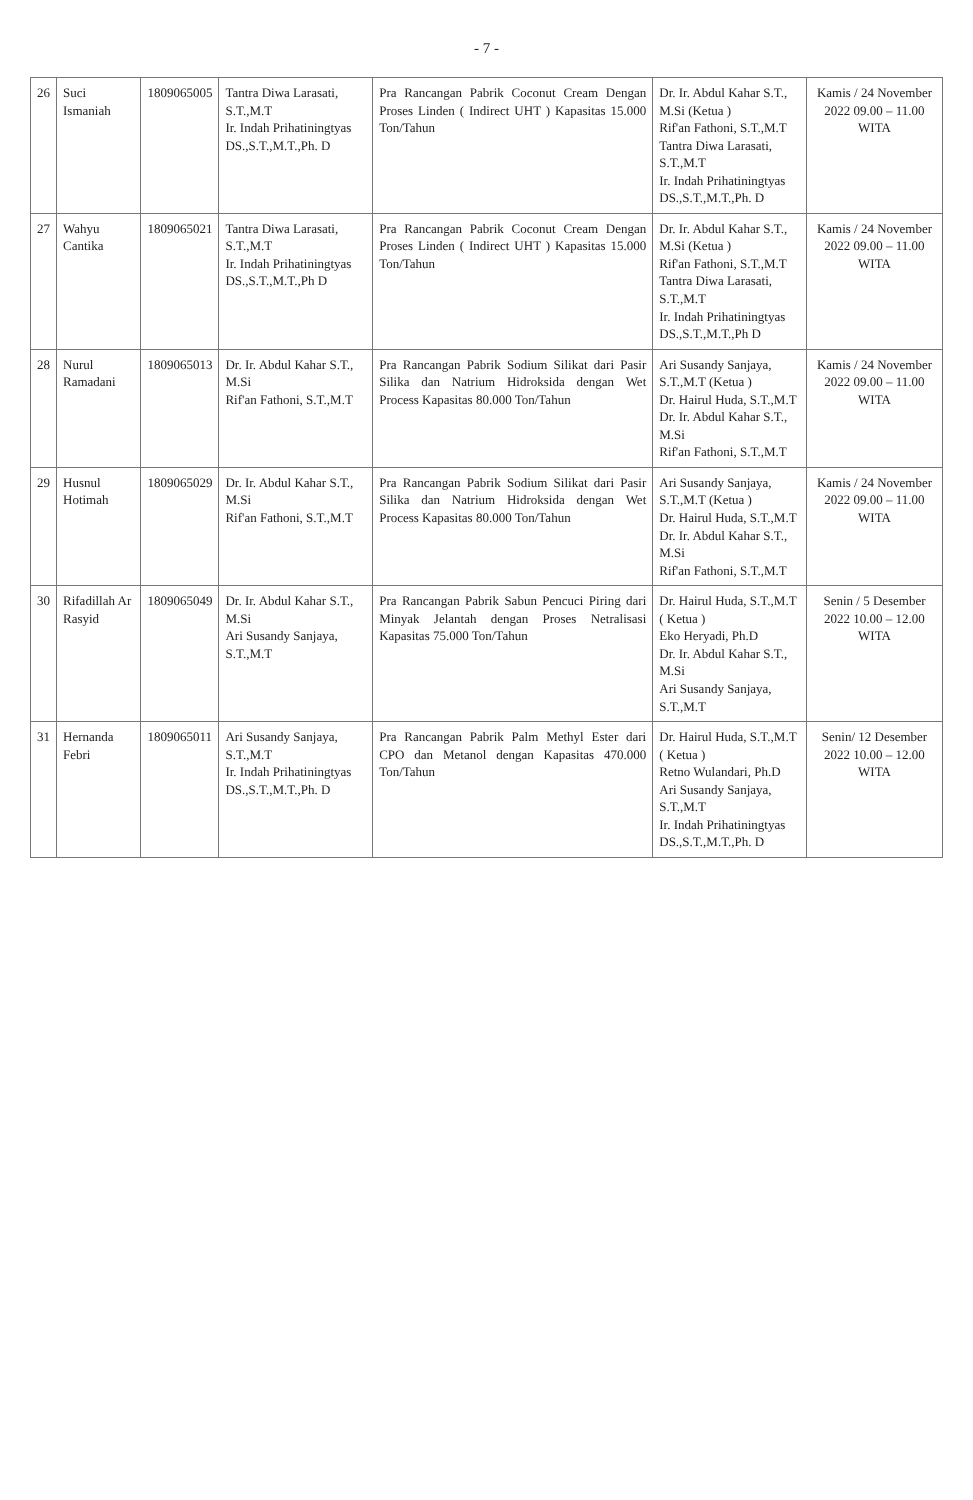- 7 -
| 26 | Suci Ismaniah | 1809065005 | Tantra Diwa Larasati, S.T.,M.T Ir. Indah Prihatiningtyas DS.,S.T.,M.T.,Ph. D | Pra Rancangan Pabrik Coconut Cream Dengan Proses Linden ( Indirect UHT ) Kapasitas 15.000 Ton/Tahun | Dr. Ir. Abdul Kahar S.T., M.Si (Ketua ) Rif'an Fathoni, S.T.,M.T Tantra Diwa Larasati, S.T.,M.T Ir. Indah Prihatiningtyas DS.,S.T.,M.T.,Ph. D | Kamis / 24 November 2022 09.00 – 11.00 WITA |
| 27 | Wahyu Cantika | 1809065021 | Tantra Diwa Larasati, S.T.,M.T Ir. Indah Prihatiningtyas DS.,S.T.,M.T.,Ph D | Pra Rancangan Pabrik Coconut Cream Dengan Proses Linden ( Indirect UHT ) Kapasitas 15.000 Ton/Tahun | Dr. Ir. Abdul Kahar S.T., M.Si (Ketua ) Rif'an Fathoni, S.T.,M.T Tantra Diwa Larasati, S.T.,M.T Ir. Indah Prihatiningtyas DS.,S.T.,M.T.,Ph D | Kamis / 24 November 2022 09.00 – 11.00 WITA |
| 28 | Nurul Ramadani | 1809065013 | Dr. Ir. Abdul Kahar S.T., M.Si Rif'an Fathoni, S.T.,M.T | Pra Rancangan Pabrik Sodium Silikat dari Pasir Silika dan Natrium Hidroksida dengan Wet Process Kapasitas 80.000 Ton/Tahun | Ari Susandy Sanjaya, S.T.,M.T (Ketua ) Dr. Hairul Huda, S.T.,M.T Dr. Ir. Abdul Kahar S.T., M.Si Rif'an Fathoni, S.T.,M.T | Kamis / 24 November 2022 09.00 – 11.00 WITA |
| 29 | Husnul Hotimah | 1809065029 | Dr. Ir. Abdul Kahar S.T., M.Si Rif'an Fathoni, S.T.,M.T | Pra Rancangan Pabrik Sodium Silikat dari Pasir Silika dan Natrium Hidroksida dengan Wet Process Kapasitas 80.000 Ton/Tahun | Ari Susandy Sanjaya, S.T.,M.T (Ketua ) Dr. Hairul Huda, S.T.,M.T Dr. Ir. Abdul Kahar S.T., M.Si Rif'an Fathoni, S.T.,M.T | Kamis / 24 November 2022 09.00 – 11.00 WITA |
| 30 | Rifadillah Ar Rasyid | 1809065049 | Dr. Ir. Abdul Kahar S.T., M.Si Ari Susandy Sanjaya, S.T.,M.T | Pra Rancangan Pabrik Sabun Pencuci Piring dari Minyak Jelantah dengan Proses Netralisasi Kapasitas 75.000 Ton/Tahun | Dr. Hairul Huda, S.T.,M.T ( Ketua ) Eko Heryadi, Ph.D Dr. Ir. Abdul Kahar S.T., M.Si Ari Susandy Sanjaya, S.T.,M.T | Senin / 5 Desember 2022 10.00 – 12.00 WITA |
| 31 | Hernanda Febri | 1809065011 | Ari Susandy Sanjaya, S.T.,M.T Ir. Indah Prihatiningtyas DS.,S.T.,M.T.,Ph. D | Pra Rancangan Pabrik Palm Methyl Ester dari CPO dan Metanol dengan Kapasitas 470.000 Ton/Tahun | Dr. Hairul Huda, S.T.,M.T ( Ketua ) Retno Wulandari, Ph.D Ari Susandy Sanjaya, S.T.,M.T Ir. Indah Prihatiningtyas DS.,S.T.,M.T.,Ph. D | Senin/ 12 Desember 2022 10.00 – 12.00 WITA |